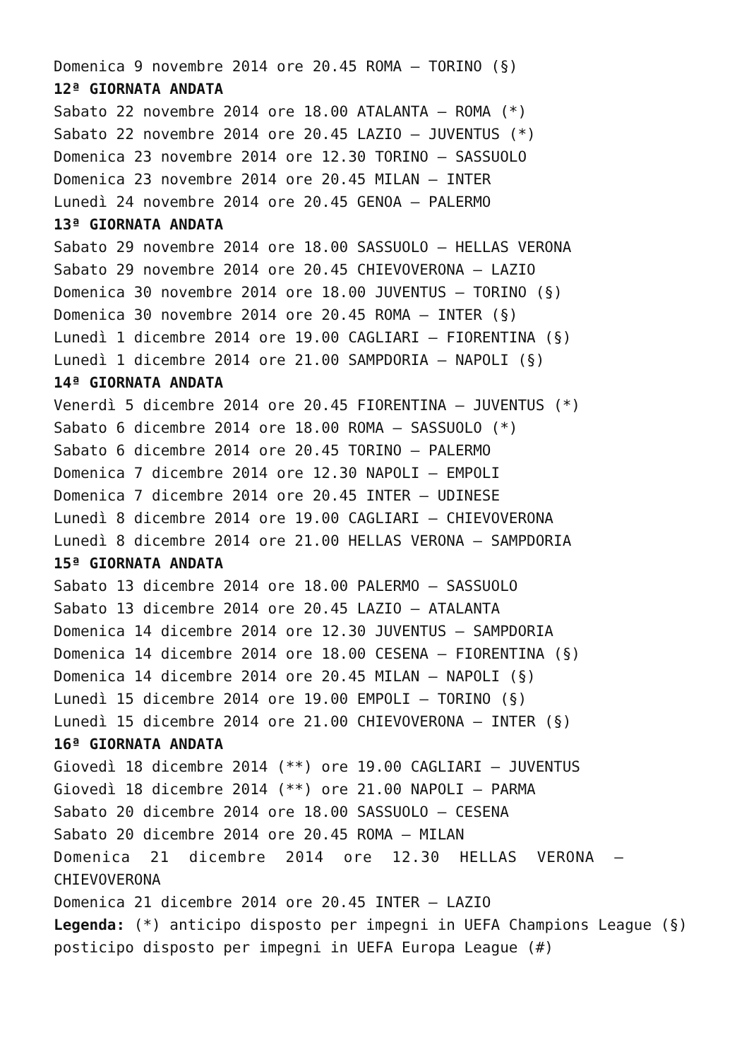Domenica 9 novembre 2014 ore 20.45 ROMA – TORINO (§)
12ª GIORNATA ANDATA
Sabato 22 novembre 2014 ore 18.00 ATALANTA – ROMA (*)
Sabato 22 novembre 2014 ore 20.45 LAZIO – JUVENTUS (*)
Domenica 23 novembre 2014 ore 12.30 TORINO – SASSUOLO
Domenica 23 novembre 2014 ore 20.45 MILAN – INTER
Lunedì 24 novembre 2014 ore 20.45 GENOA – PALERMO
13ª GIORNATA ANDATA
Sabato 29 novembre 2014 ore 18.00 SASSUOLO – HELLAS VERONA
Sabato 29 novembre 2014 ore 20.45 CHIEVOVERONA – LAZIO
Domenica 30 novembre 2014 ore 18.00 JUVENTUS – TORINO (§)
Domenica 30 novembre 2014 ore 20.45 ROMA – INTER (§)
Lunedì 1 dicembre 2014 ore 19.00 CAGLIARI – FIORENTINA (§)
Lunedì 1 dicembre 2014 ore 21.00 SAMPDORIA – NAPOLI (§)
14ª GIORNATA ANDATA
Venerdì 5 dicembre 2014 ore 20.45 FIORENTINA – JUVENTUS (*)
Sabato 6 dicembre 2014 ore 18.00 ROMA – SASSUOLO (*)
Sabato 6 dicembre 2014 ore 20.45 TORINO – PALERMO
Domenica 7 dicembre 2014 ore 12.30 NAPOLI – EMPOLI
Domenica 7 dicembre 2014 ore 20.45 INTER – UDINESE
Lunedì 8 dicembre 2014 ore 19.00 CAGLIARI – CHIEVOVERONA
Lunedì 8 dicembre 2014 ore 21.00 HELLAS VERONA – SAMPDORIA
15ª GIORNATA ANDATA
Sabato 13 dicembre 2014 ore 18.00 PALERMO – SASSUOLO
Sabato 13 dicembre 2014 ore 20.45 LAZIO – ATALANTA
Domenica 14 dicembre 2014 ore 12.30 JUVENTUS – SAMPDORIA
Domenica 14 dicembre 2014 ore 18.00 CESENA – FIORENTINA (§)
Domenica 14 dicembre 2014 ore 20.45 MILAN – NAPOLI (§)
Lunedì 15 dicembre 2014 ore 19.00 EMPOLI – TORINO (§)
Lunedì 15 dicembre 2014 ore 21.00 CHIEVOVERONA – INTER (§)
16ª GIORNATA ANDATA
Giovedì 18 dicembre 2014 (**) ore 19.00 CAGLIARI – JUVENTUS
Giovedì 18 dicembre 2014 (**) ore 21.00 NAPOLI – PARMA
Sabato 20 dicembre 2014 ore 18.00 SASSUOLO – CESENA
Sabato 20 dicembre 2014 ore 20.45 ROMA – MILAN
Domenica 21 dicembre 2014 ore 12.30 HELLAS VERONA –
CHIEVOVERONA
Domenica 21 dicembre 2014 ore 20.45 INTER – LAZIO
Legenda: (*) anticipo disposto per impegni in UEFA Champions League (§)
posticipo disposto per impegni in UEFA Europa League (#)